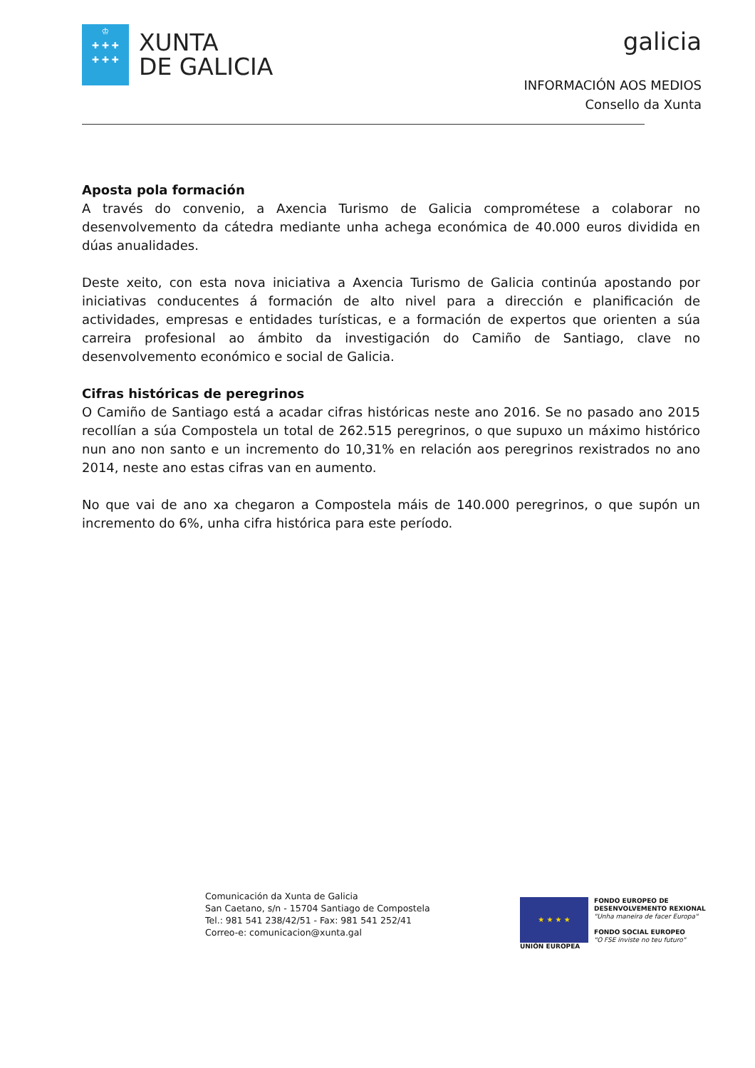♔
✚ ✚ ✚
✚ ✚ ✚
XUNTA
DE GALICIA
galicia
INFORMACIÓN AOS MEDIOS
Consello da Xunta
Aposta pola formación
A través do convenio, a Axencia Turismo de Galicia comprométese a colaborar no desenvolvemento da cátedra mediante unha achega económica de 40.000 euros dividida en dúas anualidades.
Deste xeito, con esta nova iniciativa a Axencia Turismo de Galicia continúa apostando por iniciativas conducentes á formación de alto nivel para a dirección e planificación de actividades, empresas e entidades turísticas, e a formación de expertos que orienten a súa carreira profesional ao ámbito da investigación do Camiño de Santiago, clave no desenvolvemento económico e social de Galicia.
Cifras históricas de peregrinos
O Camiño de Santiago está a acadar cifras históricas neste ano 2016. Se no pasado ano 2015 recollían a súa Compostela un total de 262.515 peregrinos, o que supuxo un máximo histórico nun ano non santo e un incremento do 10,31% en relación aos peregrinos rexistrados no ano 2014, neste ano estas cifras van en aumento.
No que vai de ano xa chegaron a Compostela máis de 140.000 peregrinos, o que supón un incremento do 6%, unha cifra histórica para este período.
Comunicación da Xunta de Galicia
San Caetano, s/n - 15704 Santiago de Compostela
Tel.: 981 541 238/42/51 - Fax: 981 541 252/41
Correo-e: comunicacion@xunta.gal
★ ★ ★ ★
UNIÓN EUROPEA
FONDO EUROPEO DE
DESENVOLVEMENTO REXIONAL
"Unha maneira de facer Europa"
FONDO SOCIAL EUROPEO
"O FSE inviste no teu futuro"